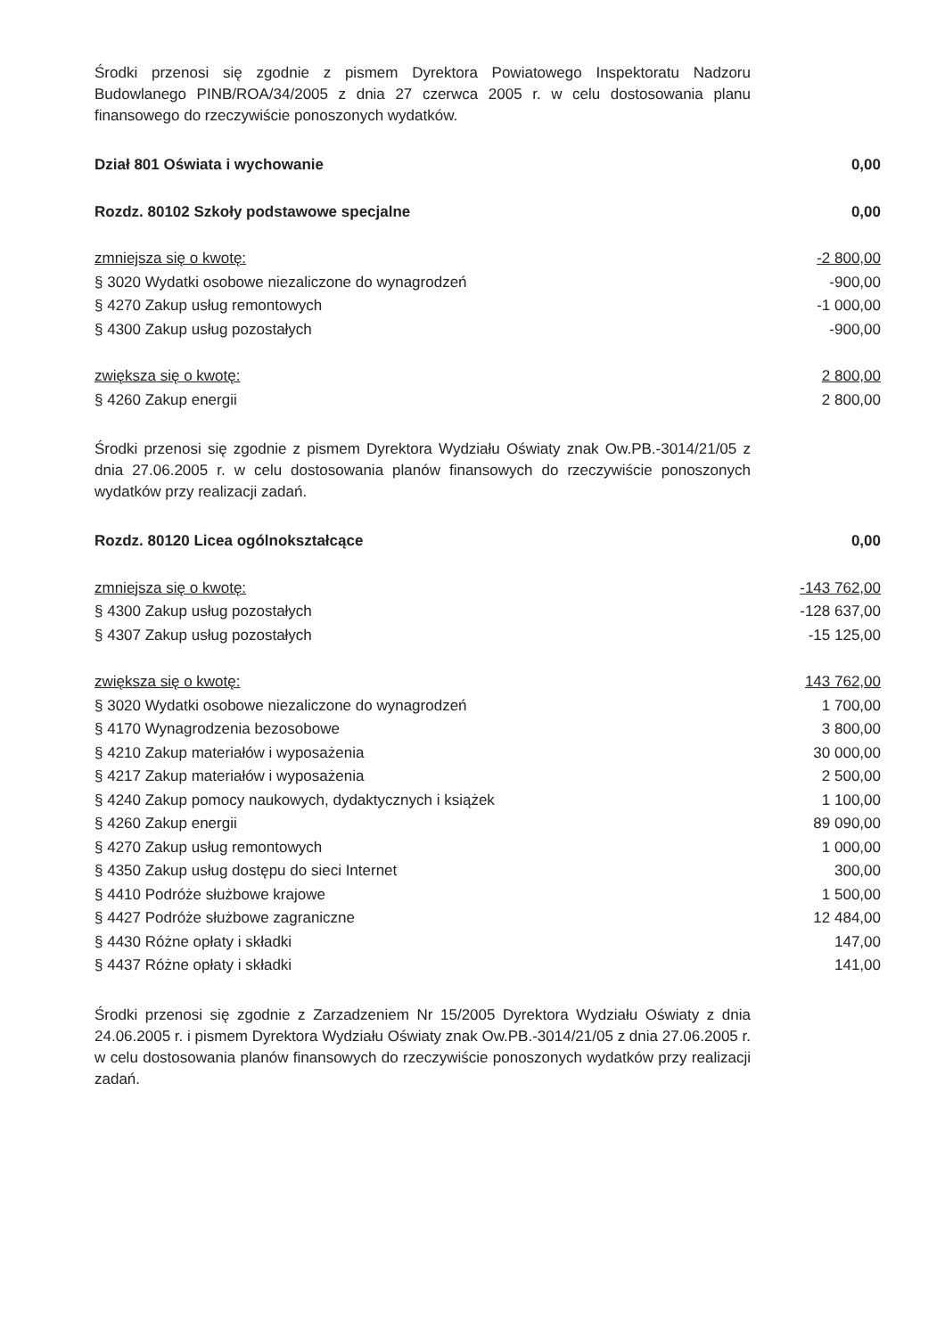Środki przenosi się zgodnie z pismem Dyrektora Powiatowego Inspektoratu Nadzoru Budowlanego PINB/ROA/34/2005 z dnia 27 czerwca 2005 r. w celu dostosowania planu finansowego do rzeczywiście ponoszonych wydatków.
| Dział 801 Oświata i wychowanie | 0,00 |
| Rozdz. 80102 Szkoły podstawowe specjalne | 0,00 |
| zmniejsza się o kwotę: | -2 800,00 |
| § 3020 Wydatki osobowe niezaliczone do wynagrodzeń | -900,00 |
| § 4270 Zakup usług remontowych | -1 000,00 |
| § 4300 Zakup usług pozostałych | -900,00 |
| zwiększa się o kwotę: | 2 800,00 |
| § 4260 Zakup energii | 2 800,00 |
Środki przenosi się zgodnie z pismem Dyrektora Wydziału Oświaty znak Ow.PB.-3014/21/05 z dnia 27.06.2005 r. w celu dostosowania planów finansowych do rzeczywiście ponoszonych wydatków przy realizacji zadań.
| Rozdz. 80120 Licea ogólnokształcące | 0,00 |
| zmniejsza się o kwotę: | -143 762,00 |
| § 4300 Zakup usług pozostałych | -128 637,00 |
| § 4307 Zakup usług pozostałych | -15 125,00 |
| zwiększa się o kwotę: | 143 762,00 |
| § 3020 Wydatki osobowe niezaliczone do wynagrodzeń | 1 700,00 |
| § 4170 Wynagrodzenia bezosobowe | 3 800,00 |
| § 4210 Zakup materiałów i wyposażenia | 30 000,00 |
| § 4217 Zakup materiałów i wyposażenia | 2 500,00 |
| § 4240 Zakup pomocy naukowych, dydaktycznych i książek | 1 100,00 |
| § 4260 Zakup energii | 89 090,00 |
| § 4270 Zakup usług remontowych | 1 000,00 |
| § 4350 Zakup usług dostępu do sieci Internet | 300,00 |
| § 4410 Podróże służbowe krajowe | 1 500,00 |
| § 4427 Podróże służbowe zagraniczne | 12 484,00 |
| § 4430 Różne opłaty i składki | 147,00 |
| § 4437 Różne opłaty i składki | 141,00 |
Środki przenosi się zgodnie z Zarzadzeniem Nr 15/2005 Dyrektora Wydziału Oświaty z dnia 24.06.2005 r. i pismem Dyrektora Wydziału Oświaty znak Ow.PB.-3014/21/05 z dnia 27.06.2005 r. w celu dostosowania planów finansowych do rzeczywiście ponoszonych wydatków przy realizacji zadań.